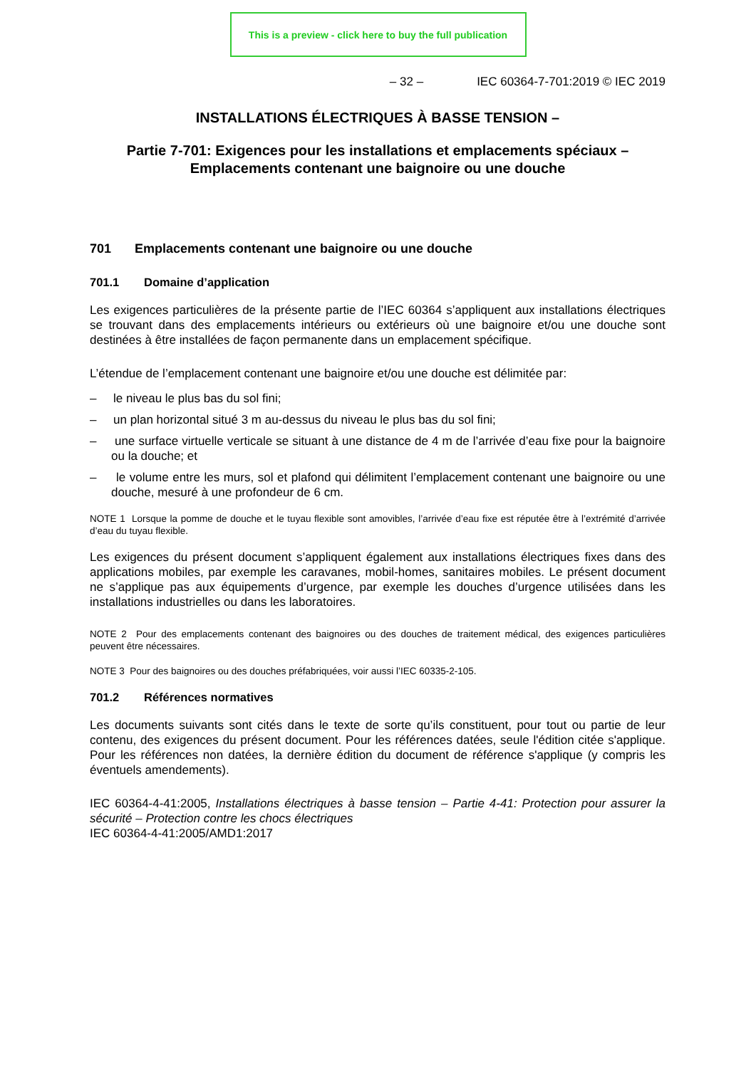This is a preview - click here to buy the full publication
– 32 – IEC 60364-7-701:2019 © IEC 2019
INSTALLATIONS ÉLECTRIQUES À BASSE TENSION –
Partie 7-701: Exigences pour les installations et emplacements spéciaux – Emplacements contenant une baignoire ou une douche
701 Emplacements contenant une baignoire ou une douche
701.1 Domaine d’application
Les exigences particulières de la présente partie de l’IEC 60364 s’appliquent aux installations électriques se trouvant dans des emplacements intérieurs ou extérieurs où une baignoire et/ou une douche sont destinées à être installées de façon permanente dans un emplacement spécifique.
L’étendue de l’emplacement contenant une baignoire et/ou une douche est délimitée par:
– le niveau le plus bas du sol fini;
– un plan horizontal situé 3 m au-dessus du niveau le plus bas du sol fini;
– une surface virtuelle verticale se situant à une distance de 4 m de l’arrivée d’eau fixe pour la baignoire ou la douche; et
– le volume entre les murs, sol et plafond qui délimitent l’emplacement contenant une baignoire ou une douche, mesuré à une profondeur de 6 cm.
NOTE 1 Lorsque la pomme de douche et le tuyau flexible sont amovibles, l’arrivée d’eau fixe est réputée être à l’extrémité d’arrivée d’eau du tuyau flexible.
Les exigences du présent document s’appliquent également aux installations électriques fixes dans des applications mobiles, par exemple les caravanes, mobil-homes, sanitaires mobiles. Le présent document ne s’applique pas aux équipements d’urgence, par exemple les douches d’urgence utilisées dans les installations industrielles ou dans les laboratoires.
NOTE 2 Pour des emplacements contenant des baignoires ou des douches de traitement médical, des exigences particulières peuvent être nécessaires.
NOTE 3 Pour des baignoires ou des douches préfabriquées, voir aussi l’IEC 60335-2-105.
701.2 Références normatives
Les documents suivants sont cités dans le texte de sorte qu’ils constituent, pour tout ou partie de leur contenu, des exigences du présent document. Pour les références datées, seule l'édition citée s'applique. Pour les références non datées, la dernière édition du document de référence s'applique (y compris les éventuels amendements).
IEC 60364-4-41:2005, Installations électriques à basse tension – Partie 4-41: Protection pour assurer la sécurité – Protection contre les chocs électriques
IEC 60364-4-41:2005/AMD1:2017